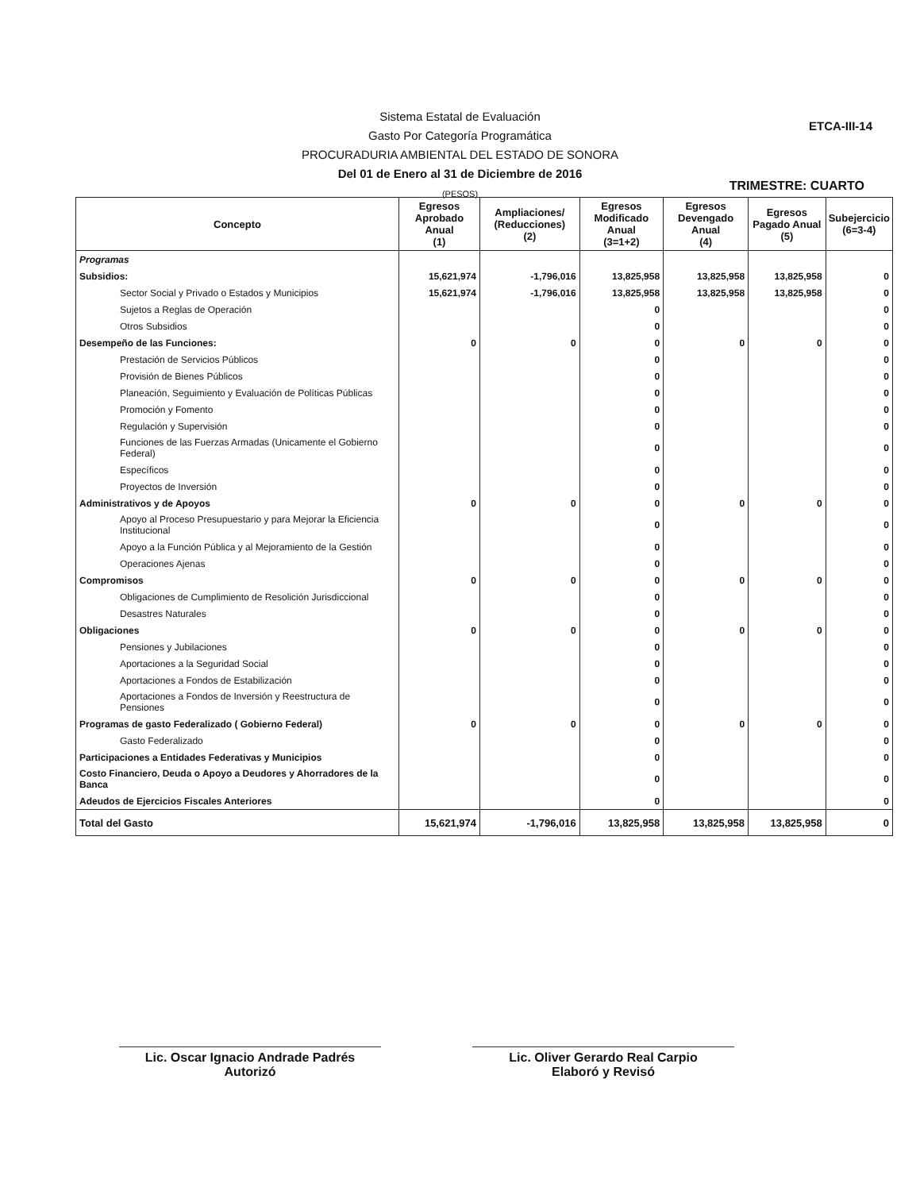Sistema Estatal de Evaluación
Gasto Por Categoría Programática
PROCURADURIA AMBIENTAL DEL ESTADO DE SONORA
Del 01 de Enero al 31 de Diciembre de 2016
(PESOS)
ETCA-III-14
TRIMESTRE: CUARTO
| Concepto | Egresos Aprobado Anual (1) | Ampliaciones/ (Reducciones) (2) | Egresos Modificado Anual (3=1+2) | Egresos Devengado Anual (4) | Egresos Pagado Anual (5) | Subejercicio (6=3-4) |
| --- | --- | --- | --- | --- | --- | --- |
| Programas | | | | | | |
| Subsidios: | 15,621,974 | -1,796,016 | 13,825,958 | 13,825,958 | 13,825,958 | 0 |
| Sector Social y Privado o Estados y Municipios | 15,621,974 | -1,796,016 | 13,825,958 | 13,825,958 | 13,825,958 | 0 |
| Sujetos a Reglas de Operación | | | 0 | | | 0 |
| Otros Subsidios | | | 0 | | | 0 |
| Desempeño de las Funciones: | 0 | 0 | 0 | 0 | 0 | 0 |
| Prestación de Servicios Públicos | | | 0 | | | 0 |
| Provisión de Bienes Públicos | | | 0 | | | 0 |
| Planeación, Seguimiento y Evaluación de Políticas Públicas | | | 0 | | | 0 |
| Promoción y Fomento | | | 0 | | | 0 |
| Regulación y Supervisión | | | 0 | | | 0 |
| Funciones de las Fuerzas Armadas (Unicamente el Gobierno Federal) | | | 0 | | | 0 |
| Específicos | | | 0 | | | 0 |
| Proyectos de Inversión | | | 0 | | | 0 |
| Administrativos y de Apoyos | 0 | 0 | 0 | 0 | 0 | 0 |
| Apoyo al Proceso Presupuestario y para Mejorar la Eficiencia Institucional | | | 0 | | | 0 |
| Apoyo a la Función Pública y al Mejoramiento de la Gestión | | | 0 | | | 0 |
| Operaciones Ajenas | | | 0 | | | 0 |
| Compromisos | 0 | 0 | 0 | 0 | 0 | 0 |
| Obligaciones de Cumplimiento de Resolición Jurisdiccional | | | 0 | | | 0 |
| Desastres Naturales | | | 0 | | | 0 |
| Obligaciones | 0 | 0 | 0 | 0 | 0 | 0 |
| Pensiones y Jubilaciones | | | 0 | | | 0 |
| Aportaciones a la Seguridad Social | | | 0 | | | 0 |
| Aportaciones a Fondos de Estabilización | | | 0 | | | 0 |
| Aportaciones a Fondos de Inversión y Reestructura de Pensiones | | | 0 | | | 0 |
| Programas de gasto Federalizado ( Gobierno Federal) | 0 | 0 | 0 | 0 | 0 | 0 |
| Gasto Federalizado | | | 0 | | | 0 |
| Participaciones a Entidades Federativas y Municipios | | | 0 | | | 0 |
| Costo Financiero, Deuda o Apoyo a Deudores y Ahorradores de la Banca | | | 0 | | | 0 |
| Adeudos de Ejercicios Fiscales Anteriores | | | 0 | | | 0 |
| Total del Gasto | 15,621,974 | -1,796,016 | 13,825,958 | 13,825,958 | 13,825,958 | 0 |
Lic. Oscar Ignacio Andrade Padrés
Autorizó
Lic. Oliver Gerardo Real Carpio
Elaboró y Revisó